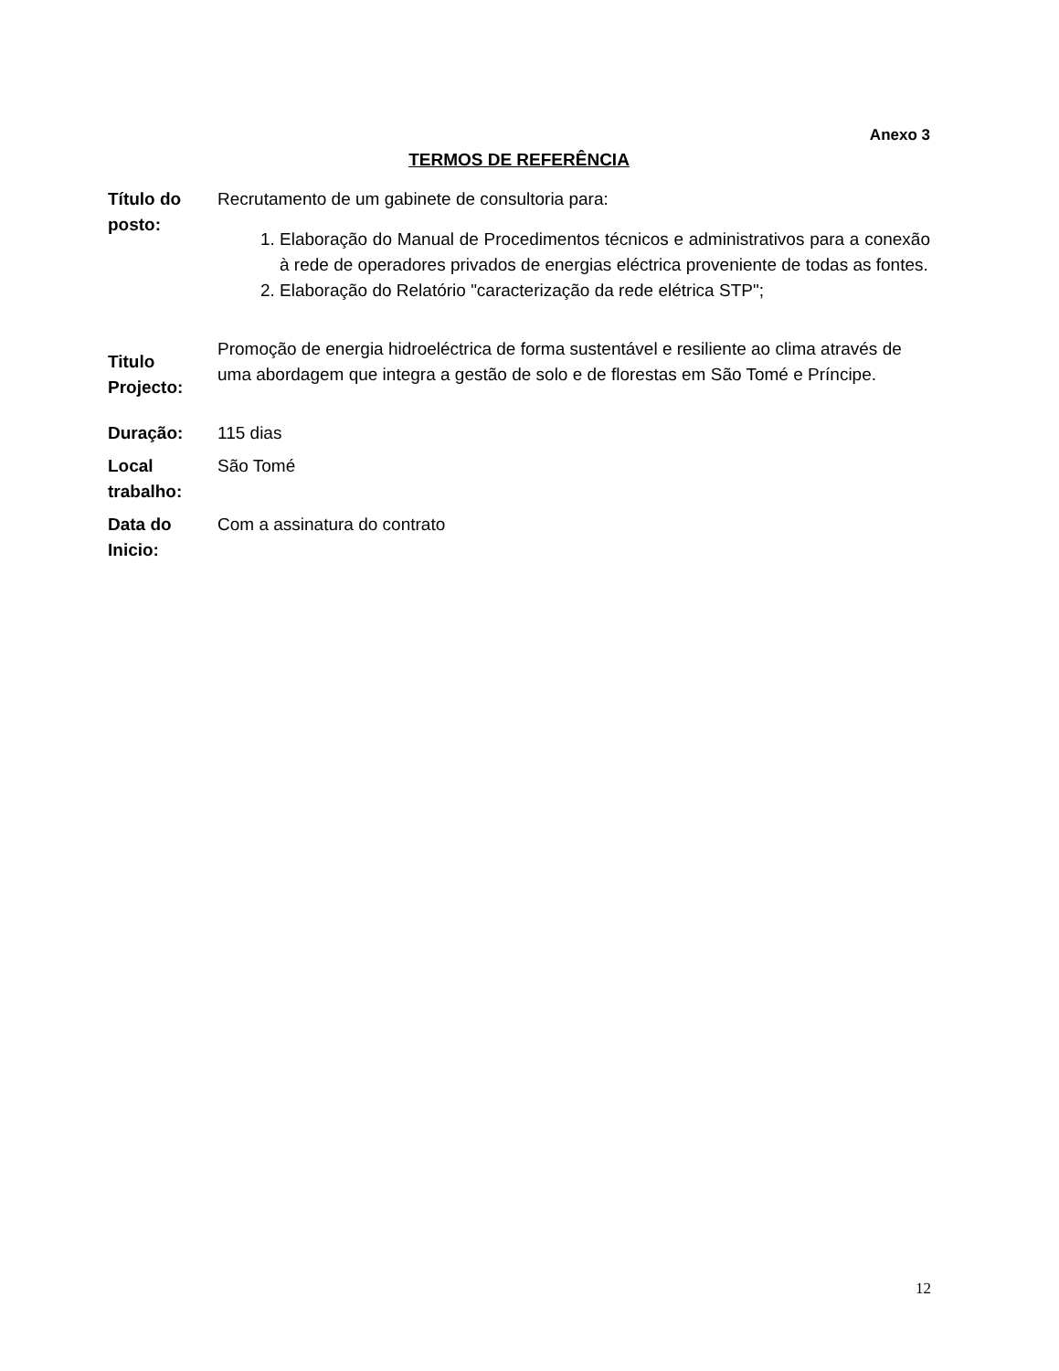Anexo 3
TERMOS DE REFERÊNCIA
| Título do posto: | Recrutamento de um gabinete de consultoria para: 1. Elaboração do Manual de Procedimentos técnicos e administrativos para a conexão à rede de operadores privados de energias eléctrica proveniente de todas as fontes. 2. Elaboração do Relatório "caracterização da rede elétrica STP"; |
| Titulo Projecto: | Promoção de energia hidroeléctrica de forma sustentável e resiliente ao clima através de uma abordagem que integra a gestão de solo e de florestas em São Tomé e Príncipe. |
| Duração: | 115 dias |
| Local trabalho: | São Tomé |
| Data do Inicio: | Com a assinatura do contrato |
12